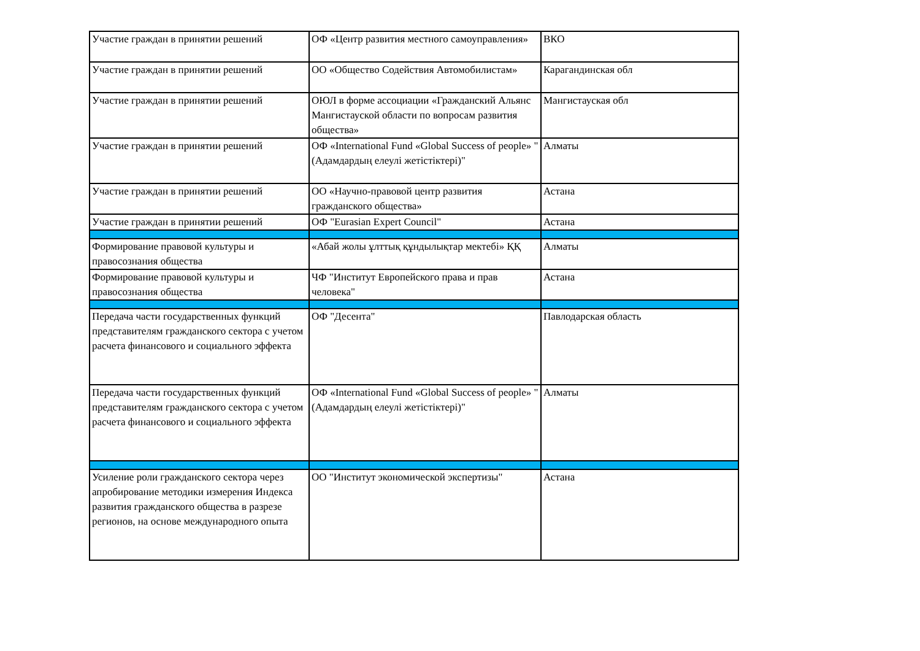| Участие граждан в принятии решений | ОФ «Центр развития местного самоуправления» | ВКО |
| Участие граждан в принятии решений | ОО «Общество Содействия Автомобилистам» | Карагандинская обл |
| Участие граждан в принятии решений | ОЮЛ в форме ассоциации «Гражданский Альянс Мангистауской области по вопросам развития общества» | Мангистауская обл |
| Участие граждан в принятии решений | ОФ «International Fund «Global Success of people» " (Адамдардың елеулі жетістіктері)" | Алматы |
| Участие граждан в принятии решений | ОО «Научно-правовой центр развития гражданского общества» | Астана |
| Участие граждан в принятии решений | ОФ "Eurasian Expert Council" | Астана |
| Формирование правовой культуры и правосознания общества | «Абай жолы ұлттық құндылықтар мектебі» ҚҚ | Алматы |
| Формирование правовой культуры и правосознания общества | ЧФ "Институт Европейского права и прав человека" | Астана |
| Передача части государственных функций представителям гражданского сектора с учетом расчета финансового и социального эффекта | ОФ "Десента" | Павлодарская область |
| Передача части государственных функций представителям гражданского сектора с учетом расчета финансового и социального эффекта | ОФ «International Fund «Global Success of people» " (Адамдардың елеулі жетістіктері)" | Алматы |
| Усиление роли гражданского сектора через апробирование методики измерения Индекса развития гражданского общества в разрезе регионов, на основе международного опыта | ОО "Институт экономической экспертизы" | Астана |